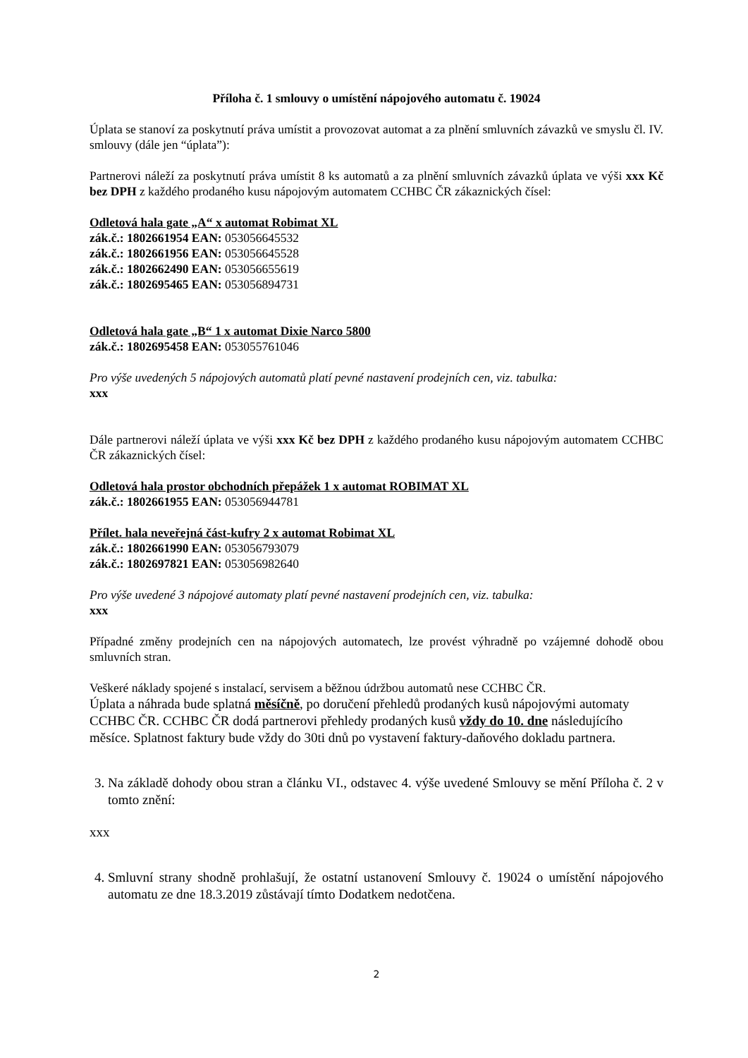Příloha č. 1 smlouvy o umístění nápojového automatu č. 19024
Úplata se stanoví za poskytnutí práva umístit a provozovat automat a za plnění smluvních závazků ve smyslu čl. IV. smlouvy (dále jen “úplata”):
Partnerovi náleží za poskytnutí práva umístit 8 ks automatů a za plnění smluvních závazků úplata ve výši xxx Kč bez DPH z každého prodaného kusu nápojovým automatem CCHBC ČR zákaznických čísel:
Odletová hala gate „A“ x automat Robimat XL
zák.č.: 1802661954 EAN: 053056645532
zák.č.: 1802661956 EAN: 053056645528
zák.č.: 1802662490 EAN: 053056655619
zák.č.: 1802695465 EAN: 053056894731
Odletová hala gate „B“ 1 x automat Dixie Narco 5800
zák.č.: 1802695458 EAN: 053055761046
Pro výše uvedených 5 nápojových automatů platí pevné nastavení prodejních cen, viz. tabulka:
xxx
Dále partnerovi náleží úplata ve výši xxx Kč bez DPH z každého prodaného kusu nápojovým automatem CCHBC ČR zákaznických čísel:
Odletová hala prostor obchodních přepážek 1 x automat ROBIMAT XL
zák.č.: 1802661955 EAN: 053056944781
Přílet. hala neveřejná část-kufry 2 x automat Robimat XL
zák.č.: 1802661990 EAN: 053056793079
zák.č.: 1802697821 EAN: 053056982640
Pro výše uvedené 3 nápojové automaty platí pevné nastavení prodejních cen, viz. tabulka:
xxx
Případné změny prodejních cen na nápojových automatech, lze provést výhradně po vzájemné dohodě obou smluvních stran.
Veškeré náklady spojené s instalací, servisem a běžnou údržbou automatů nese CCHBC ČR.
Úplata a náhrada bude splatná měsíčně, po doručení přehledů prodaných kusů nápojovými automaty CCHBC ČR. CCHBC ČR dodá partnerovi přehledy prodaných kusů vždy do 10. dne následujícího měsíce. Splatnost faktury bude vždy do 30ti dnů po vystavení faktury-daňového dokladu partnera.
3. Na základě dohody obou stran a článku VI., odstavec 4. výše uvedené Smlouvy se mění Příloha č. 2 v tomto znění:
xxx
4. Smluvní strany shodně prohlašují, že ostatní ustanovení Smlouvy č. 19024 o umístění nápojového automatu ze dne 18.3.2019 zůstávají tímto Dodatkem nedotčena.
2